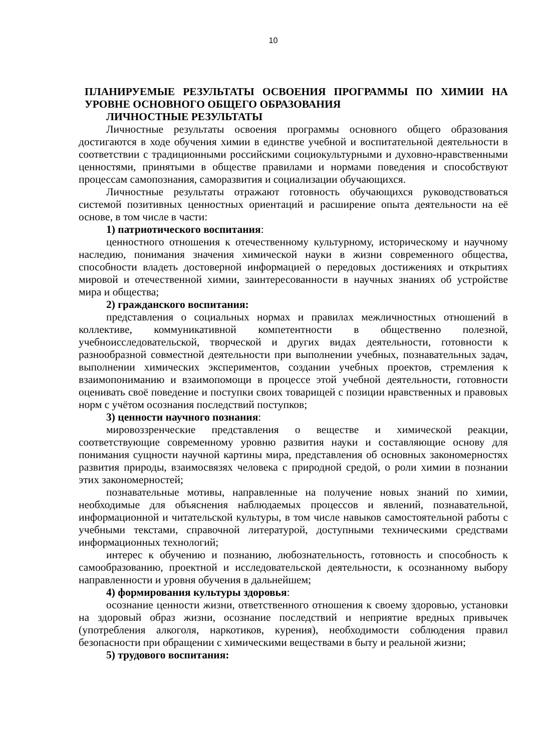10
ПЛАНИРУЕМЫЕ РЕЗУЛЬТАТЫ ОСВОЕНИЯ ПРОГРАММЫ ПО ХИМИИ НА УРОВНЕ ОСНОВНОГО ОБЩЕГО ОБРАЗОВАНИЯ
ЛИЧНОСТНЫЕ РЕЗУЛЬТАТЫ
Личностные результаты освоения программы основного общего образования достигаются в ходе обучения химии в единстве учебной и воспитательной деятельности в соответствии с традиционными российскими социокультурными и духовно-нравственными ценностями, принятыми в обществе правилами и нормами поведения и способствуют процессам самопознания, саморазвития и социализации обучающихся.
Личностные результаты отражают готовность обучающихся руководствоваться системой позитивных ценностных ориентаций и расширение опыта деятельности на её основе, в том числе в части:
1) патриотического воспитания:
ценностного отношения к отечественному культурному, историческому и научному наследию, понимания значения химической науки в жизни современного общества, способности владеть достоверной информацией о передовых достижениях и открытиях мировой и отечественной химии, заинтересованности в научных знаниях об устройстве мира и общества;
2) гражданского воспитания:
представления о социальных нормах и правилах межличностных отношений в коллективе, коммуникативной компетентности в общественно полезной, учебноисследовательской, творческой и других видах деятельности, готовности к разнообразной совместной деятельности при выполнении учебных, познавательных задач, выполнении химических экспериментов, создании учебных проектов, стремления к взаимопониманию и взаимопомощи в процессе этой учебной деятельности, готовности оценивать своё поведение и поступки своих товарищей с позиции нравственных и правовых норм с учётом осознания последствий поступков;
3) ценности научного познания:
мировоззренческие представления о веществе и химической реакции, соответствующие современному уровню развития науки и составляющие основу для понимания сущности научной картины мира, представления об основных закономерностях развития природы, взаимосвязях человека с природной средой, о роли химии в познании этих закономерностей;
познавательные мотивы, направленные на получение новых знаний по химии, необходимые для объяснения наблюдаемых процессов и явлений, познавательной, информационной и читательской культуры, в том числе навыков самостоятельной работы с учебными текстами, справочной литературой, доступными техническими средствами информационных технологий;
интерес к обучению и познанию, любознательность, готовность и способность к самообразованию, проектной и исследовательской деятельности, к осознанному выбору направленности и уровня обучения в дальнейшем;
4) формирования культуры здоровья:
осознание ценности жизни, ответственного отношения к своему здоровью, установки на здоровый образ жизни, осознание последствий и неприятие вредных привычек (употребления алкоголя, наркотиков, курения), необходимости соблюдения правил безопасности при обращении с химическими веществами в быту и реальной жизни;
5) трудового воспитания: